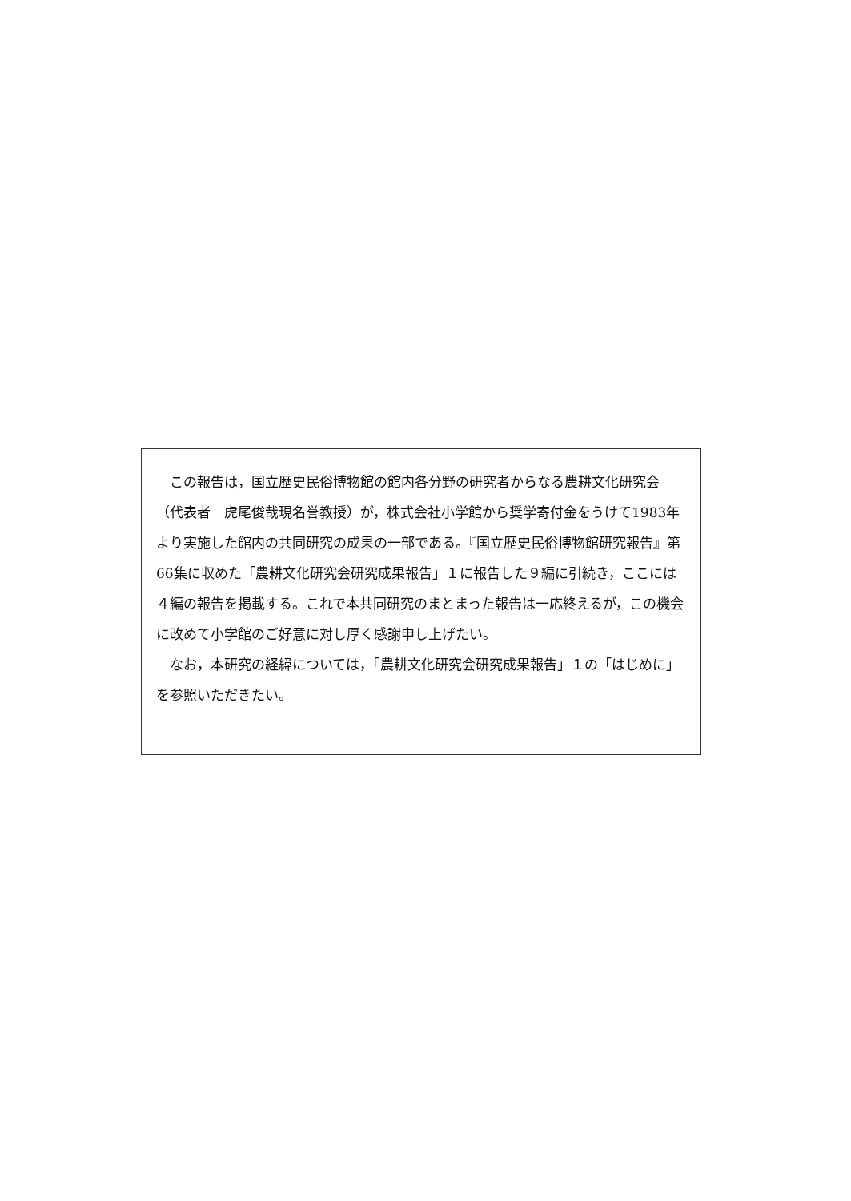この報告は，国立歴史民俗博物館の館内各分野の研究者からなる農耕文化研究会（代表者　虎尾俊哉現名誉教授）が，株式会社小学館から奨学寄付金をうけて1983年より実施した館内の共同研究の成果の一部である。『国立歴史民俗博物館研究報告』第66集に収めた「農耕文化研究会研究成果報告」１に報告した９編に引続き，ここには４編の報告を掲載する。これで本共同研究のまとまった報告は一応終えるが，この機会に改めて小学館のご好意に対し厚く感謝申し上げたい。
なお，本研究の経緯については，「農耕文化研究会研究成果報告」１の「はじめに」を参照いただきたい。